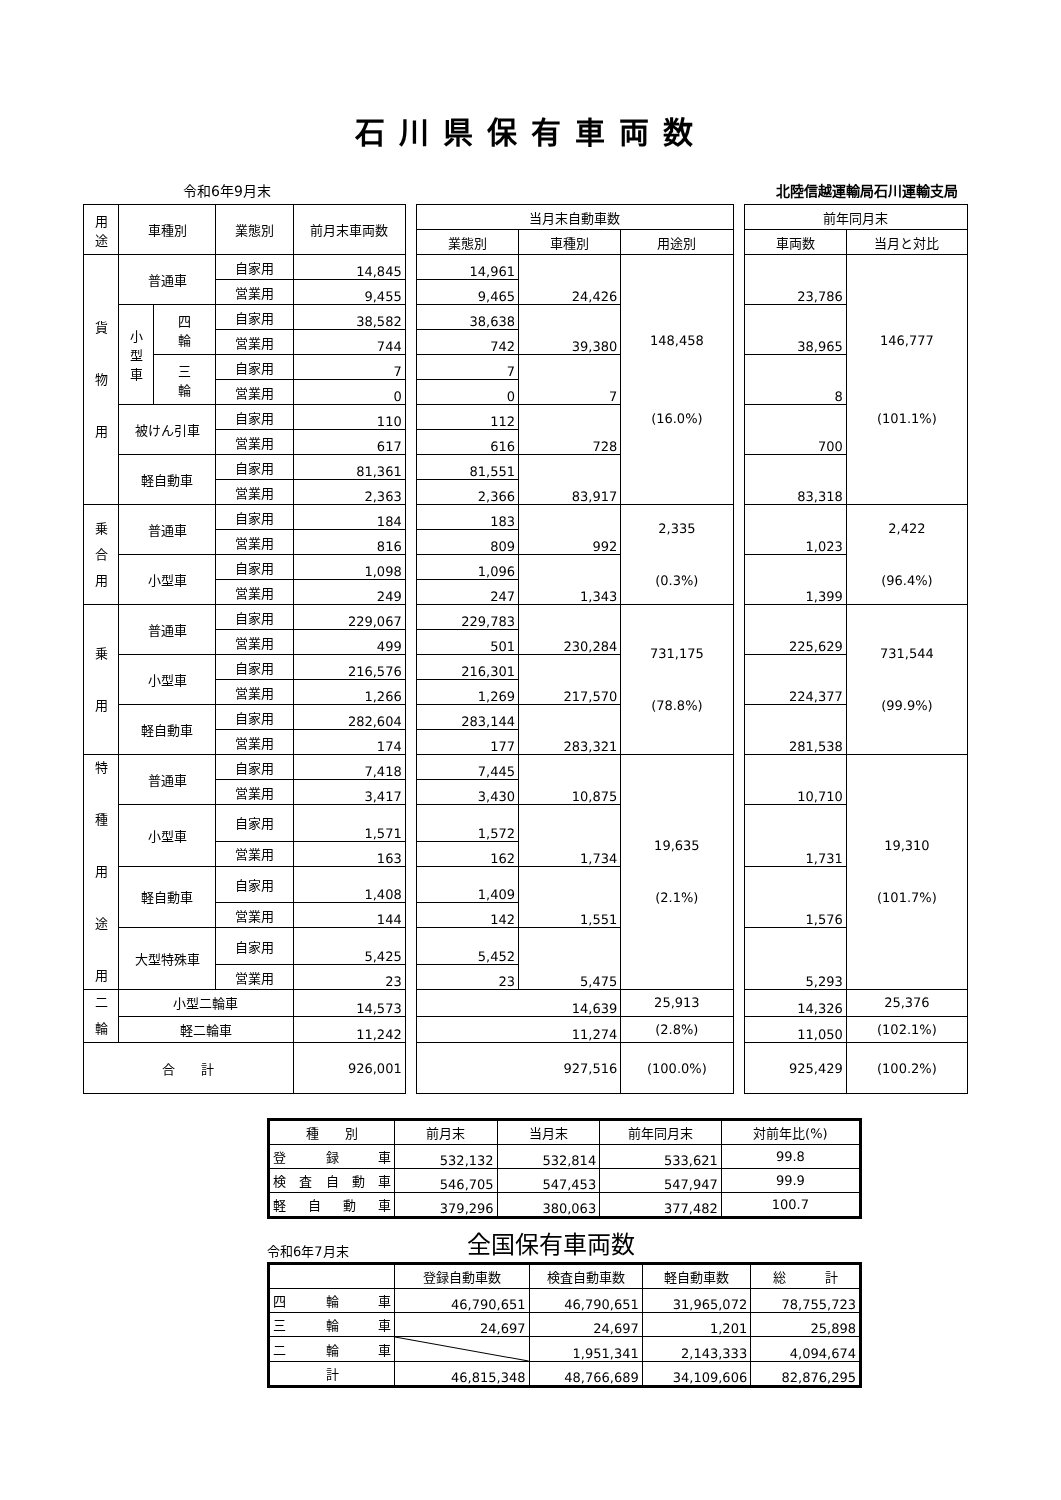石川県保有車両数
令和6年9月末 北陸信越運輸局石川運輸支局
| 用 途 | 車種別 | | 業態別 | 前月末車両数 | | 当月末自動車数 | | | | 前年同月末 | |
| | | | | | | 業態別 | 車種別 | 用途別 | | 車両数 | 当月と対比 |
| 貨 物 用 | 普通車 | | 自家用 | 14,845 | | 14,961 | 24,426 | 148,458 (16.0%) | | 23,786 | 146,777 (101.1%) |
| | | | 営業用 | 9,455 | | 9,465 | | | | | |
| | 小 型 車 | 四 輪 | 自家用 | 38,582 | | 38,638 | 39,380 | | | 38,965 | |
| | | | 営業用 | 744 | | 742 | | | | | |
| | | 三 輪 | 自家用 | 7 | | 7 | 7 | | | 8 | |
| | | | 営業用 | 0 | | 0 | | | | | |
| | 被けん引車 | | 自家用 | 110 | | 112 | 728 | | | 700 | |
| | | | 営業用 | 617 | | 616 | | | | | |
| | 軽自動車 | | 自家用 | 81,361 | | 81,551 | 83,917 | | | 83,318 | |
| | | | 営業用 | 2,363 | | 2,366 | | | | | |
| 乗 合 用 | 普通車 | | 自家用 | 184 | | 183 | 992 | 2,335 (0.3%) | | 1,023 | 2,422 (96.4%) |
| | | | 営業用 | 816 | | 809 | | | | | |
| | 小型車 | | 自家用 | 1,098 | | 1,096 | 1,343 | | | 1,399 | |
| | | | 営業用 | 249 | | 247 | | | | | |
| 乗 用 | 普通車 | | 自家用 | 229,067 | | 229,783 | 230,284 | 731,175 (78.8%) | | 225,629 | 731,544 (99.9%) |
| | | | 営業用 | 499 | | 501 | | | | | |
| | 小型車 | | 自家用 | 216,576 | | 216,301 | 217,570 | | | 224,377 | |
| | | | 営業用 | 1,266 | | 1,269 | | | | | |
| | 軽自動車 | | 自家用 | 282,604 | | 283,144 | 283,321 | | | 281,538 | |
| | | | 営業用 | 174 | | 177 | | | | | |
| 特 種 用 途 用 | 普通車 | | 自家用 | 7,418 | | 7,445 | 10,875 | 19,635 (2.1%) | | 10,710 | 19,310 (101.7%) |
| | | | 営業用 | 3,417 | | 3,430 | | | | | |
| | 小型車 | | 自家用 | 1,571 | | 1,572 | 1,734 | | | 1,731 | |
| | | | 営業用 | 163 | | 162 | | | | | |
| | 軽自動車 | | 自家用 | 1,408 | | 1,409 | 1,551 | | | 1,576 | |
| | | | 営業用 | 144 | | 142 | | | | | |
| | 大型特殊車 | | 自家用 | 5,425 | | 5,452 | 5,475 | | | 5,293 | |
| | | | 営業用 | 23 | | 23 | | | | | |
| 二 輪 | 小型二輪車 | | | 14,573 | | 14,639 | | 25,913 | | 14,326 | 25,376 |
| | 軽二輪車 | | | 11,242 | | 11,274 | | (2.8%) | | 11,050 | (102.1%) |
| 合 計 | | | | 926,001 | | 927,516 | | (100.0%) | | 925,429 | (100.2%) |
| 種 別 | 前月末 | 当月末 | 前年同月末 | 対前年比(%) |
| 登 録 車 | 532,132 | 532,814 | 533,621 | 99.8 |
| 検 査 自 動 車 | 546,705 | 547,453 | 547,947 | 99.9 |
| 軽 自 動 車 | 379,296 | 380,063 | 377,482 | 100.7 |
令和6年7月末 全国保有車両数
| | 登録自動車数 | 検査自動車数 | 軽自動車数 | 総 計 |
| 四 輪 車 | 46,790,651 | 46,790,651 | 31,965,072 | 78,755,723 |
| 三 輪 車 | 24,697 | 24,697 | 1,201 | 25,898 |
| 二 輪 車 | | 1,951,341 | 2,143,333 | 4,094,674 |
| 計 | 46,815,348 | 48,766,689 | 34,109,606 | 82,876,295 |